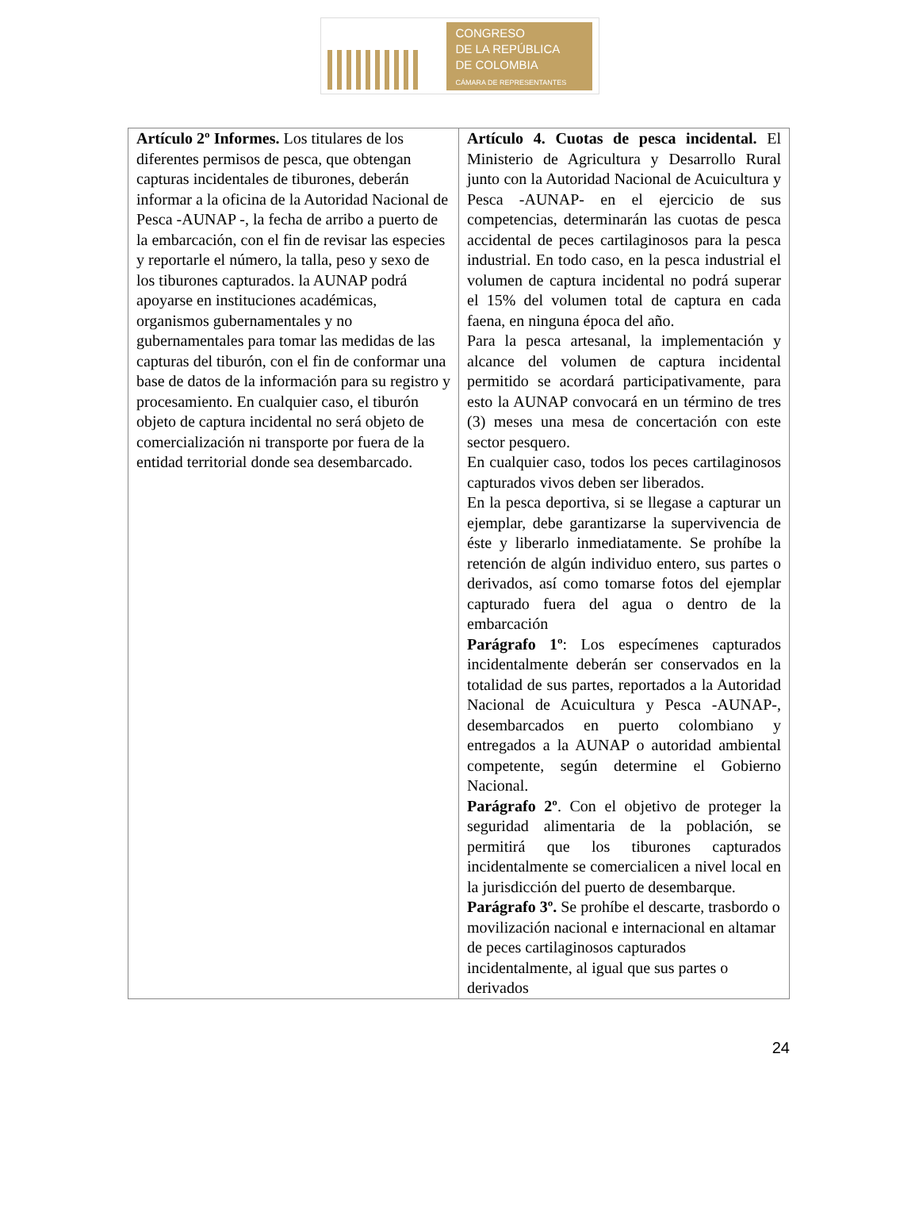CONGRESO
DE LA REPÚBLICA
DE COLOMBIA
CÁMARA DE REPRESENTANTES
| Artículo 2º Informes. Los titulares de los diferentes permisos de pesca, que obtengan capturas incidentales de tiburones, deberán informar a la oficina de la Autoridad Nacional de Pesca -AUNAP -, la fecha de arribo a puerto de la embarcación, con el fin de revisar las especies y reportarle el número, la talla, peso y sexo de los tiburones capturados. la AUNAP podrá apoyarse en instituciones académicas, organismos gubernamentales y no gubernamentales para tomar las medidas de las capturas del tiburón, con el fin de conformar una base de datos de la información para su registro y procesamiento. En cualquier caso, el tiburón objeto de captura incidental no será objeto de comercialización ni transporte por fuera de la entidad territorial donde sea desembarcado. | Artículo 4. Cuotas de pesca incidental. El Ministerio de Agricultura y Desarrollo Rural junto con la Autoridad Nacional de Acuicultura y Pesca -AUNAP- en el ejercicio de sus competencias, determinarán las cuotas de pesca accidental de peces cartilaginosos para la pesca industrial. En todo caso, en la pesca industrial el volumen de captura incidental no podrá superar el 15% del volumen total de captura en cada faena, en ninguna época del año. Para la pesca artesanal, la implementación y alcance del volumen de captura incidental permitido se acordará participativamente, para esto la AUNAP convocará en un término de tres (3) meses una mesa de concertación con este sector pesquero. En cualquier caso, todos los peces cartilaginosos capturados vivos deben ser liberados. En la pesca deportiva, si se llegase a capturar un ejemplar, debe garantizarse la supervivencia de éste y liberarlo inmediatamente. Se prohíbe la retención de algún individuo entero, sus partes o derivados, así como tomarse fotos del ejemplar capturado fuera del agua o dentro de la embarcación Parágrafo 1º : Los especímenes capturados incidentalmente deberán ser conservados en la totalidad de sus partes, reportados a la Autoridad Nacional de Acuicultura y Pesca -AUNAP-, desembarcados en puerto colombiano y entregados a la AUNAP o autoridad ambiental competente, según determine el Gobierno Nacional. Parágrafo 2º . Con el objetivo de proteger la seguridad alimentaria de la población, se permitirá que los tiburones capturados incidentalmente se comercialicen a nivel local en la jurisdicción del puerto de desembarque. Parágrafo 3º. Se prohíbe el descarte, trasbordo o movilización nacional e internacional en altamar de peces cartilaginosos capturados incidentalmente, al igual que sus partes o derivados |
24